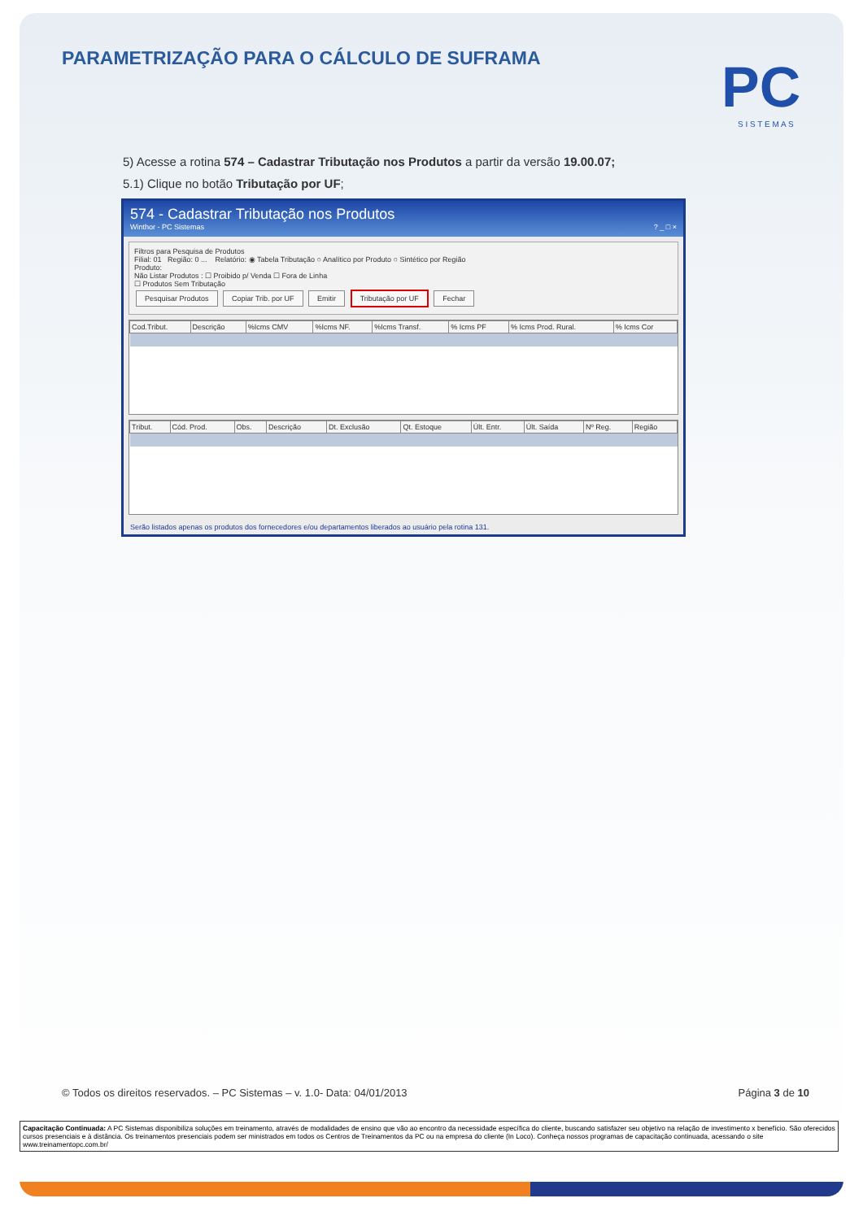PARAMETRIZAÇÃO PARA O CÁLCULO DE SUFRAMA
PC
S I S T E M A S
5) Acesse a rotina 574 – Cadastrar Tributação nos Produtos a partir da versão 19.00.07;
5.1) Clique no botão Tributação por UF;
574 - Cadastrar Tributação nos Produtos
Winthor - PC Sistemas ? _ □ ×
Filtros para Pesquisa de Produtos
Filial: 01 Região: 0 ... Relatório: ◉ Tabela Tributação ○ Analítico por Produto ○ Sintético por Região
Produto:
Não Listar Produtos : ☐ Proibido p/ Venda ☐ Fora de Linha
☐ Produtos Sem Tributação
Pesquisar Produtos Copiar Trib. por UF Emitir Tributação por UF Fechar
| Cod.Tribut. | Descrição | %Icms CMV | %Icms NF. | %Icms Transf. | % Icms PF | % Icms Prod. Rural. | % Icms Cor |
| --- | --- | --- | --- | --- | --- | --- | --- |
| Tribut. | Cód. Prod. | Obs. | Descrição | Dt. Exclusão | Qt. Estoque | Últ. Entr. | Últ. Saída | Nº Reg. | Região |
| --- | --- | --- | --- | --- | --- | --- | --- | --- | --- |
Serão listados apenas os produtos dos fornecedores e/ou departamentos liberados ao usuário pela rotina 131.
© Todos os direitos reservados. – PC Sistemas – v. 1.0- Data: 04/01/2013 Página 3 de 10
Capacitação Continuada: A PC Sistemas disponibiliza soluções em treinamento, através de modalidades de ensino que vão ao encontro da necessidade específica do cliente, buscando satisfazer seu objetivo na relação de investimento x benefício. São oferecidos cursos presenciais e à distância. Os treinamentos presenciais podem ser ministrados em todos os Centros de Treinamentos da PC ou na empresa do cliente (In Loco). Conheça nossos programas de capacitação continuada, acessando o site www.treinamentopc.com.br/